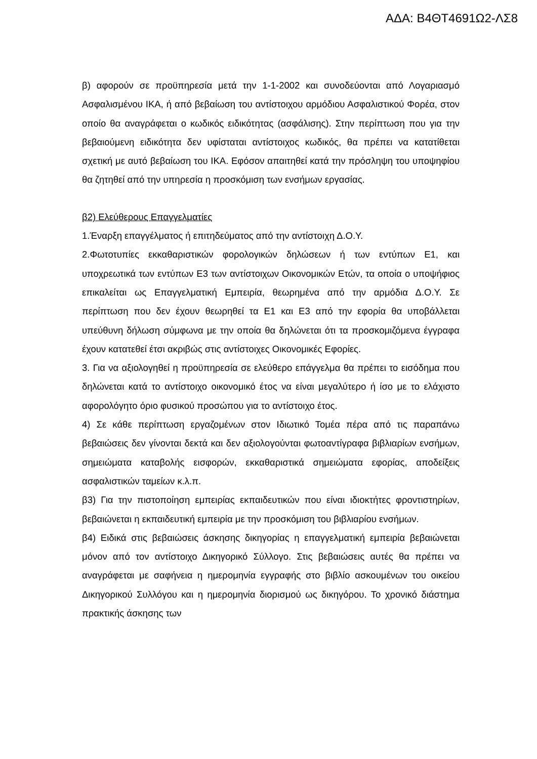ΑΔΑ: Β4ΘΤ4691Ω2-ΛΣ8
β) αφορούν σε προϋπηρεσία μετά την 1-1-2002 και συνοδεύονται από Λογαριασμό Ασφαλισμένου ΙΚΑ, ή από βεβαίωση του αντίστοιχου αρμόδιου Ασφαλιστικού Φορέα, στον οποίο θα αναγράφεται ο κωδικός ειδικότητας (ασφάλισης). Στην περίπτωση που για την βεβαιούμενη ειδικότητα δεν υφίσταται αντίστοιχος κωδικός, θα πρέπει να κατατίθεται σχετική με αυτό βεβαίωση του ΙΚΑ. Εφόσον απαιτηθεί κατά την πρόσληψη του υποψηφίου θα ζητηθεί από την υπηρεσία η προσκόμιση των ενσήμων εργασίας.
β2) Ελεύθερους Επαγγελματίες
1.Έναρξη επαγγέλματος ή επιτηδεύματος από την αντίστοιχη Δ.Ο.Υ.
2.Φωτοτυπίες εκκαθαριστικών φορολογικών δηλώσεων ή των εντύπων Ε1, και υποχρεωτικά των εντύπων Ε3 των αντίστοιχων Οικονομικών Ετών, τα οποία ο υποψήφιος επικαλείται ως Επαγγελματική Εμπειρία, θεωρημένα από την αρμόδια Δ.Ο.Υ. Σε περίπτωση που δεν έχουν θεωρηθεί τα Ε1 και Ε3 από την εφορία θα υποβάλλεται υπεύθυνη δήλωση σύμφωνα με την οποία θα δηλώνεται ότι τα προσκομιζόμενα έγγραφα έχουν κατατεθεί έτσι ακριβώς στις αντίστοιχες Οικονομικές Εφορίες.
3. Για να αξιολογηθεί η προϋπηρεσία σε ελεύθερο επάγγελμα θα πρέπει το εισόδημα που δηλώνεται κατά το αντίστοιχο οικονομικό έτος να είναι μεγαλύτερο ή ίσο με το ελάχιστο αφορολόγητο όριο φυσικού προσώπου για το αντίστοιχο έτος.
4) Σε κάθε περίπτωση εργαζομένων στον Ιδιωτικό Τομέα πέρα από τις παραπάνω βεβαιώσεις δεν γίνονται δεκτά και δεν αξιολογούνται φωτοαντίγραφα βιβλιαρίων ενσήμων, σημειώματα καταβολής εισφορών, εκκαθαριστικά σημειώματα εφορίας, αποδείξεις ασφαλιστικών ταμείων κ.λ.π.
β3) Για την πιστοποίηση εμπειρίας εκπαιδευτικών που είναι ιδιοκτήτες φροντιστηρίων, βεβαιώνεται η εκπαιδευτική εμπειρία με την προσκόμιση του βιβλιαρίου ενσήμων.
β4) Ειδικά στις βεβαιώσεις άσκησης δικηγορίας η επαγγελματική εμπειρία βεβαιώνεται μόνον από τον αντίστοιχο Δικηγορικό Σύλλογο. Στις βεβαιώσεις αυτές θα πρέπει να αναγράφεται με σαφήνεια η ημερομηνία εγγραφής στο βιβλίο ασκουμένων του οικείου Δικηγορικού Συλλόγου και η ημερομηνία διορισμού ως δικηγόρου. Το χρονικό διάστημα πρακτικής άσκησης των